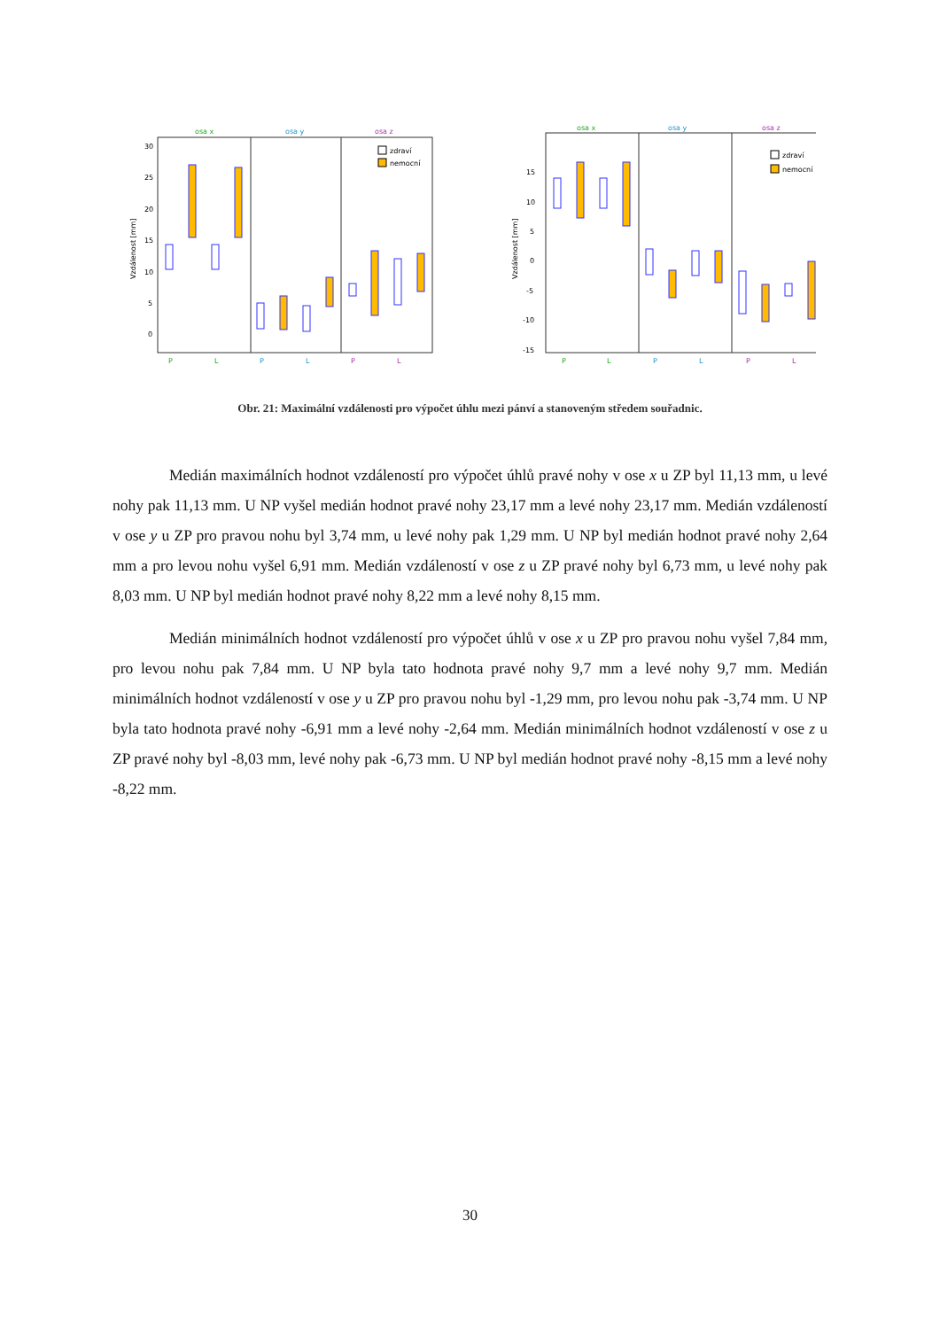osa x
osa y
osa z
30
25
20
15
10
5
0
Vzdálenost [mm]
zdraví
nemocní
P
L
P
L
P
L
osa x
osa y
osa z
15
10
5
0
-5
-10
-15
Vzdálenost [mm]
zdraví
nemocní
P
L
P
L
P
L
Obr. 21: Maximální vzdálenosti pro výpočet úhlu mezi pánví a stanoveným středem souřadnic.
Medián maximálních hodnot vzdáleností pro výpočet úhlů pravé nohy v ose x u ZP byl 11,13 mm, u levé nohy pak 11,13 mm. U NP vyšel medián hodnot pravé nohy 23,17 mm a levé nohy 23,17 mm. Medián vzdáleností v ose y u ZP pro pravou nohu byl 3,74 mm, u levé nohy pak 1,29 mm. U NP byl medián hodnot pravé nohy 2,64 mm a pro levou nohu vyšel 6,91 mm. Medián vzdáleností v ose z u ZP pravé nohy byl 6,73 mm, u levé nohy pak 8,03 mm. U NP byl medián hodnot pravé nohy 8,22 mm a levé nohy 8,15 mm.
Medián minimálních hodnot vzdáleností pro výpočet úhlů v ose x u ZP pro pravou nohu vyšel 7,84 mm, pro levou nohu pak 7,84 mm. U NP byla tato hodnota pravé nohy 9,7 mm a levé nohy 9,7 mm. Medián minimálních hodnot vzdáleností v ose y u ZP pro pravou nohu byl -1,29 mm, pro levou nohu pak -3,74 mm. U NP byla tato hodnota pravé nohy -6,91 mm a levé nohy -2,64 mm. Medián minimálních hodnot vzdáleností v ose z u ZP pravé nohy byl -8,03 mm, levé nohy pak -6,73 mm. U NP byl medián hodnot pravé nohy -8,15 mm a levé nohy -8,22 mm.
30